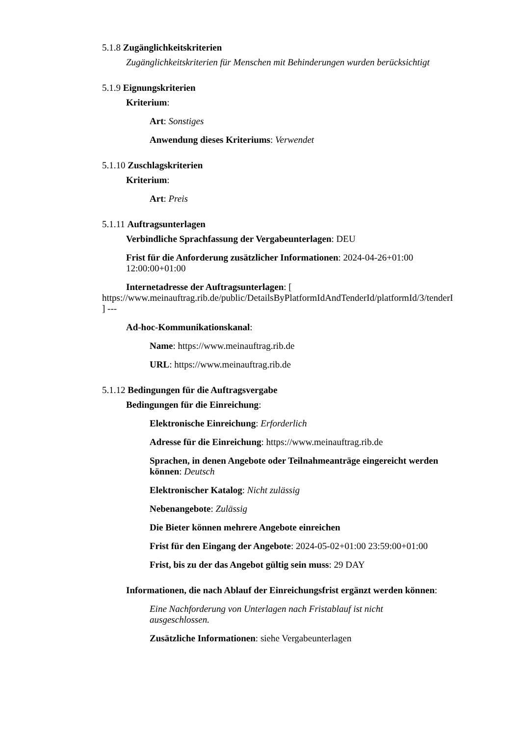5.1.8 Zugänglichkeitskriterien
Zugänglichkeitskriterien für Menschen mit Behinderungen wurden berücksichtigt
5.1.9 Eignungskriterien
Kriterium:
Art: Sonstiges
Anwendung dieses Kriteriums: Verwendet
5.1.10 Zuschlagskriterien
Kriterium:
Art: Preis
5.1.11 Auftragsunterlagen
Verbindliche Sprachfassung der Vergabeunterlagen: DEU
Frist für die Anforderung zusätzlicher Informationen: 2024-04-26+01:00 12:00:00+01:00
Internetadresse der Auftragsunterlagen: [
https://www.meinauftrag.rib.de/public/DetailsByPlatformIdAndTenderId/platformId/3/tenderI
] ---
Ad-hoc-Kommunikationskanal:
Name: https://www.meinauftrag.rib.de
URL: https://www.meinauftrag.rib.de
5.1.12 Bedingungen für die Auftragsvergabe
Bedingungen für die Einreichung:
Elektronische Einreichung: Erforderlich
Adresse für die Einreichung: https://www.meinauftrag.rib.de
Sprachen, in denen Angebote oder Teilnahmeanträge eingereicht werden können: Deutsch
Elektronischer Katalog: Nicht zulässig
Nebenangebote: Zulässig
Die Bieter können mehrere Angebote einreichen
Frist für den Eingang der Angebote: 2024-05-02+01:00 23:59:00+01:00
Frist, bis zu der das Angebot gültig sein muss: 29 DAY
Informationen, die nach Ablauf der Einreichungsfrist ergänzt werden können:
Eine Nachforderung von Unterlagen nach Fristablauf ist nicht ausgeschlossen.
Zusätzliche Informationen: siehe Vergabeunterlagen